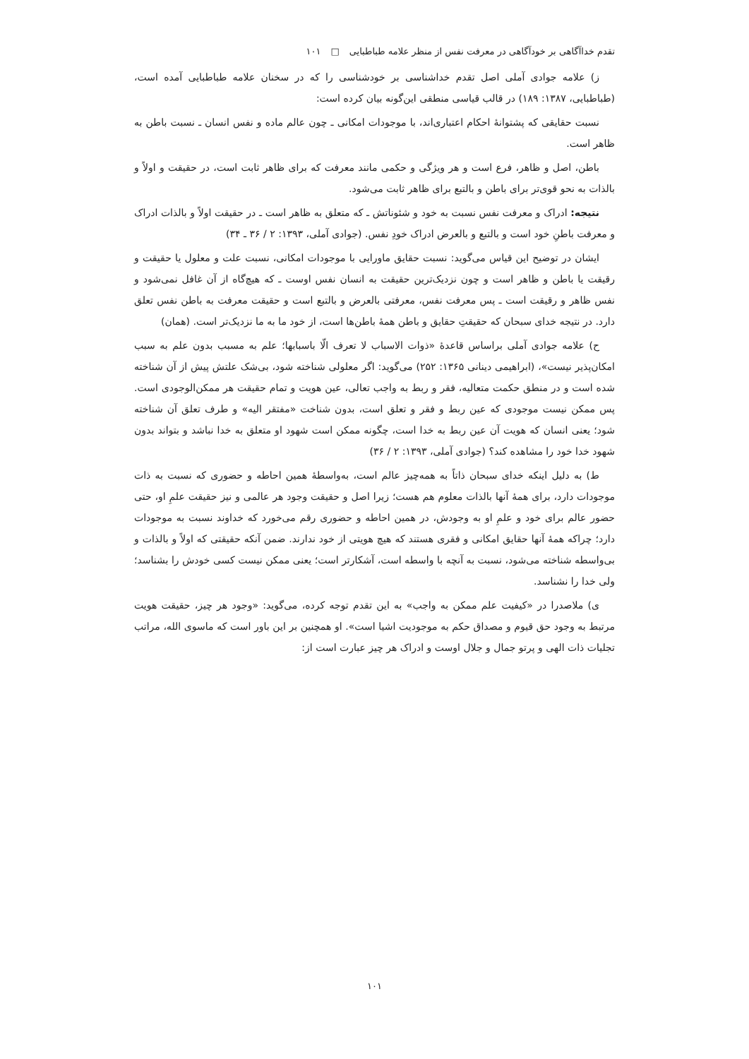تقدم خداآگاهی بر خودآگاهی در معرفت نفس از منظر علامه طباطبایی □ ۱۰۱
ز) علامه جوادی آملی اصل تقدم خداشناسی بر خودشناسی را که در سخنان علامه طباطبایی آمده است، (طباطبایی، ۱۳۸۷: ۱۸۹) در قالب قیاسی منطقی این‌گونه بیان کرده است:
نسبت حقایقی که پشتوانهٔ احکام اعتباری‌اند، با موجودات امکانی ـ چون عالم ماده و نفس انسان ـ نسبت باطن به ظاهر است.
باطن، اصل و ظاهر، فرع است و هر ویژگی و حکمی مانند معرفت که برای ظاهر ثابت است، در حقیقت و اولاً و بالذات به نحو قوی‌تر برای باطن و بالتبع برای ظاهر ثابت می‌شود.
نتیجه: ادراک و معرفت نفس نسبت به خود و شئوناتش ـ که متعلق به ظاهر است ـ در حقیقت اولاً و بالذات ادراک و معرفت باطنِ خود است و بالتبع و بالعرض ادراک خودِ نفس. (جوادی آملی، ۱۳۹۳: ۲ / ۳۶ ـ ۳۴)
ایشان در توضیح این قیاس می‌گوید: نسبت حقایق ماورایی با موجودات امکانی، نسبت علت و معلول یا حقیقت و رقیقت یا باطن و ظاهر است و چون نزدیک‌ترین حقیقت به انسان نفس اوست ـ که هیچ‌گاه از آن غافل نمی‌شود و نفس ظاهر و رقیقت است ـ پس معرفت نفس، معرفتی بالعرض و بالتبع است و حقیقت معرفت به باطن نفس تعلق دارد. در نتیجه خدای سبحان که حقیقتِ حقایق و باطن همهٔ باطن‌ها است، از خود ما به ما نزدیک‌تر است. (همان)
ح) علامه جوادی آملی براساس قاعدهٔ «ذوات الاسباب لا تعرف الّا باسبابها؛ علم به مسبب بدون علم به سبب امکان‌پذیر نیست»، (ابراهیمی دینانی ۱۳۶۵: ۲۵۲) می‌گوید: اگر معلولی شناخته شود، بی‌شک علتش پیش از آن شناخته شده است و در منطق حکمت متعالیه، فقر و ربط به واجب تعالی، عین هویت و تمام حقیقت هر ممکن‌الوجودی است. پس ممکن نیست موجودی که عین ربط و فقر و تعلق است، بدون شناخت «مفتقر الیه» و طرف تعلق آن شناخته شود؛ یعنی انسان که هویت آن عین ربط به خدا است، چگونه ممکن است شهود او متعلق به خدا نباشد و بتواند بدون شهود خدا خود را مشاهده کند؟ (جوادی آملی، ۱۳۹۳: ۲ / ۳۶)
ط) به دلیل اینکه خدای سبحان ذاتاً به همه‌چیز عالم است، به‌واسطهٔ همین احاطه و حضوری که نسبت به ذات موجودات دارد، برای همهٔ آنها بالذات معلوم هم هست؛ زیرا اصل و حقیقت وجود هر عالمی و نیز حقیقت علمِ او، حتی حضور عالم برای خود و علمِ او به وجودش، در همین احاطه و حضوری رقم می‌خورد که خداوند نسبت به موجودات دارد؛ چراکه همهٔ آنها حقایق امکانی و فقری هستند که هیچ هویتی از خود ندارند. ضمن آنکه حقیقتی که اولاً و بالذات و بی‌واسطه شناخته می‌شود، نسبت به آنچه با واسطه است، آشکارتر است؛ یعنی ممکن نیست کسی خودش را بشناسد؛ ولی خدا را نشناسد.
ی) ملاصدرا در «کیفیت علم ممکن به واجب» به این تقدم توجه کرده، می‌گوید: «وجود هر چیز، حقیقت هویت مرتبط به وجود حق قیوم و مصداق حکم به موجودیت اشیا است». او همچنین بر این باور است که ماسوی الله، مراتب تجلیات ذات الهی و پرتو جمال و جلال اوست و ادراک هر چیز عبارت است از:
۱۰۱